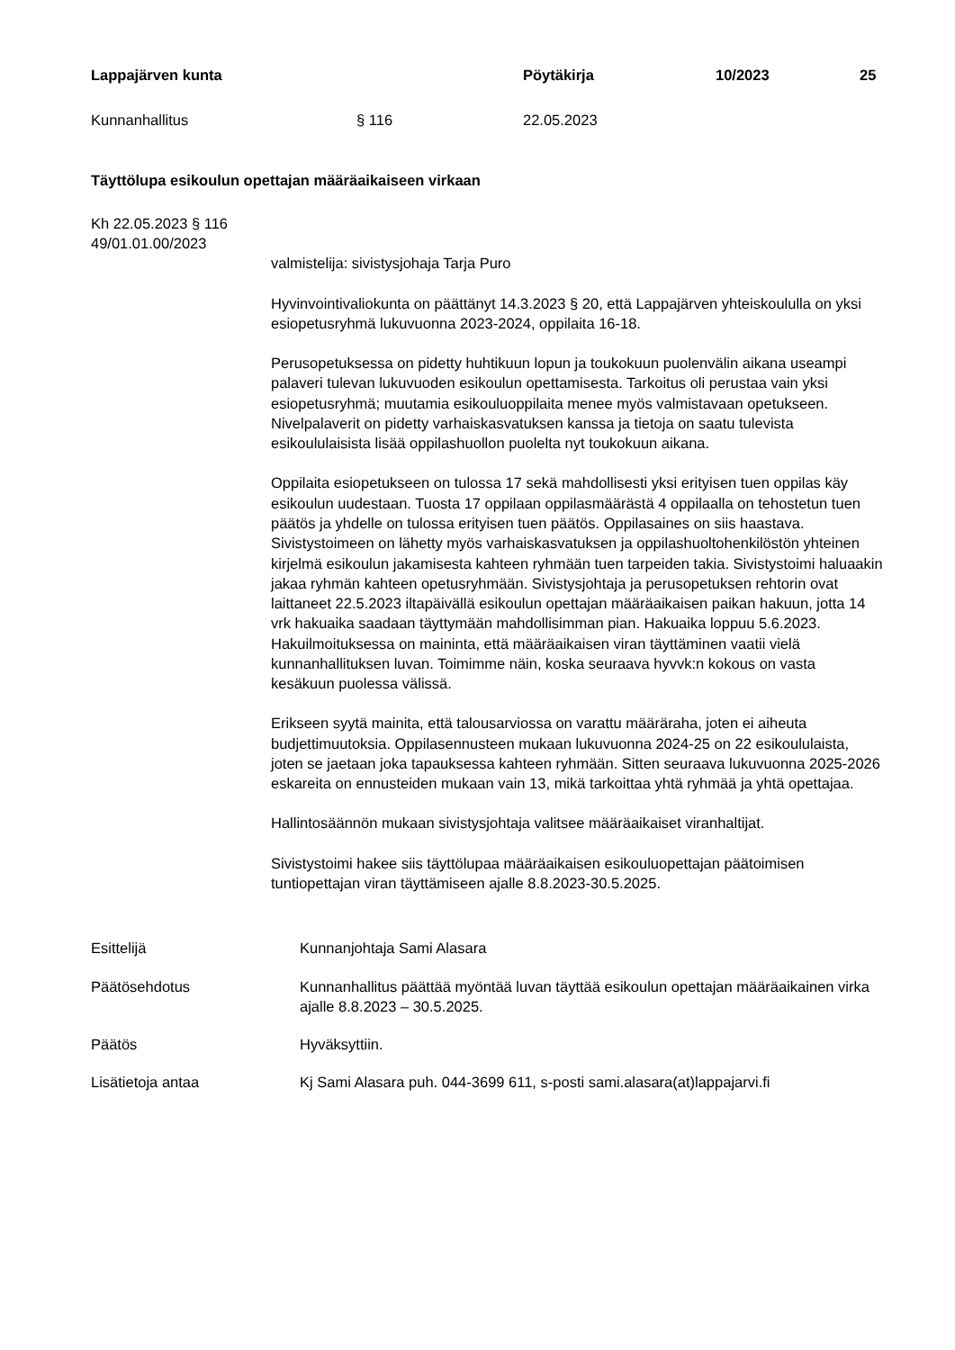Lappajärven kunta Pöytäkirja 10/2023 25
Kunnanhallitus § 116 22.05.2023
Täyttölupa esikoulun opettajan määräaikaiseen virkaan
Kh 22.05.2023 § 116
49/01.01.00/2023
valmistelija: sivistysjohaja Tarja Puro
Hyvinvointivaliokunta on päättänyt 14.3.2023 § 20, että Lappajärven yhteiskoululla on yksi esiopetusryhmä lukuvuonna 2023-2024, oppilaita 16-18.
Perusopetuksessa on pidetty huhtikuun lopun ja toukokuun puolenvälin aikana useampi palaveri tulevan lukuvuoden esikoulun opettamisesta. Tarkoitus oli perustaa vain yksi esiopetusryhmä; muutamia esikouluoppilaita menee myös valmistavaan opetukseen. Nivelpalaverit on pidetty varhaiskasvatuksen kanssa ja tietoja on saatu tulevista esikoululaisista lisää oppilashuollon puolelta nyt toukokuun aikana.
Oppilaita esiopetukseen on tulossa 17 sekä mahdollisesti yksi erityisen tuen oppilas käy esikoulun uudestaan. Tuosta 17 oppilaan oppilasmäärästä 4 oppilaalla on tehostetun tuen päätös ja yhdelle on tulossa erityisen tuen päätös. Oppilasaines on siis haastava. Sivistystoimeen on lähetty myös varhaiskasvatuksen ja oppilashuoltohenkilöstön yhteinen kirjelmä esikoulun jakamisesta kahteen ryhmään tuen tarpeiden takia. Sivistystoimi haluaakin jakaa ryhmän kahteen opetusryhmään. Sivistysjohtaja ja perusopetuksen rehtorin ovat laittaneet 22.5.2023 iltapäivällä esikoulun opettajan määräaikaisen paikan hakuun, jotta 14 vrk hakuaika saadaan täyttymään mahdollisimman pian. Hakuaika loppuu 5.6.2023. Hakuilmoituksessa on maininta, että määräaikaisen viran täyttäminen vaatii vielä kunnanhallituksen luvan. Toimimme näin, koska seuraava hyvvk:n kokous on vasta kesäkuun puolessa välissä.
Erikseen syytä mainita, että talousarviossa on varattu määräraha, joten ei aiheuta budjettimuutoksia. Oppilasennusteen mukaan lukuvuonna 2024-25 on 22 esikoululaista, joten se jaetaan joka tapauksessa kahteen ryhmään. Sitten seuraava lukuvuonna 2025-2026 eskareita on ennusteiden mukaan vain 13, mikä tarkoittaa yhtä ryhmää ja yhtä opettajaa.
Hallintosäännön mukaan sivistysjohtaja valitsee määräaikaiset viranhaltijat.
Sivistystoimi hakee siis täyttölupaa määräaikaisen esikouluopettajan päätoimisen tuntiopettajan viran täyttämiseen ajalle 8.8.2023-30.5.2025.
Esittelijä Kunnanjohtaja Sami Alasara
Päätösehdotus Kunnanhallitus päättää myöntää luvan täyttää esikoulun opettajan määräaikainen virka ajalle 8.8.2023 – 30.5.2025.
Päätös Hyväksyttiin.
Lisätietoja antaa Kj Sami Alasara puh. 044-3699 611, s-posti sami.alasara(at)lappajarvi.fi